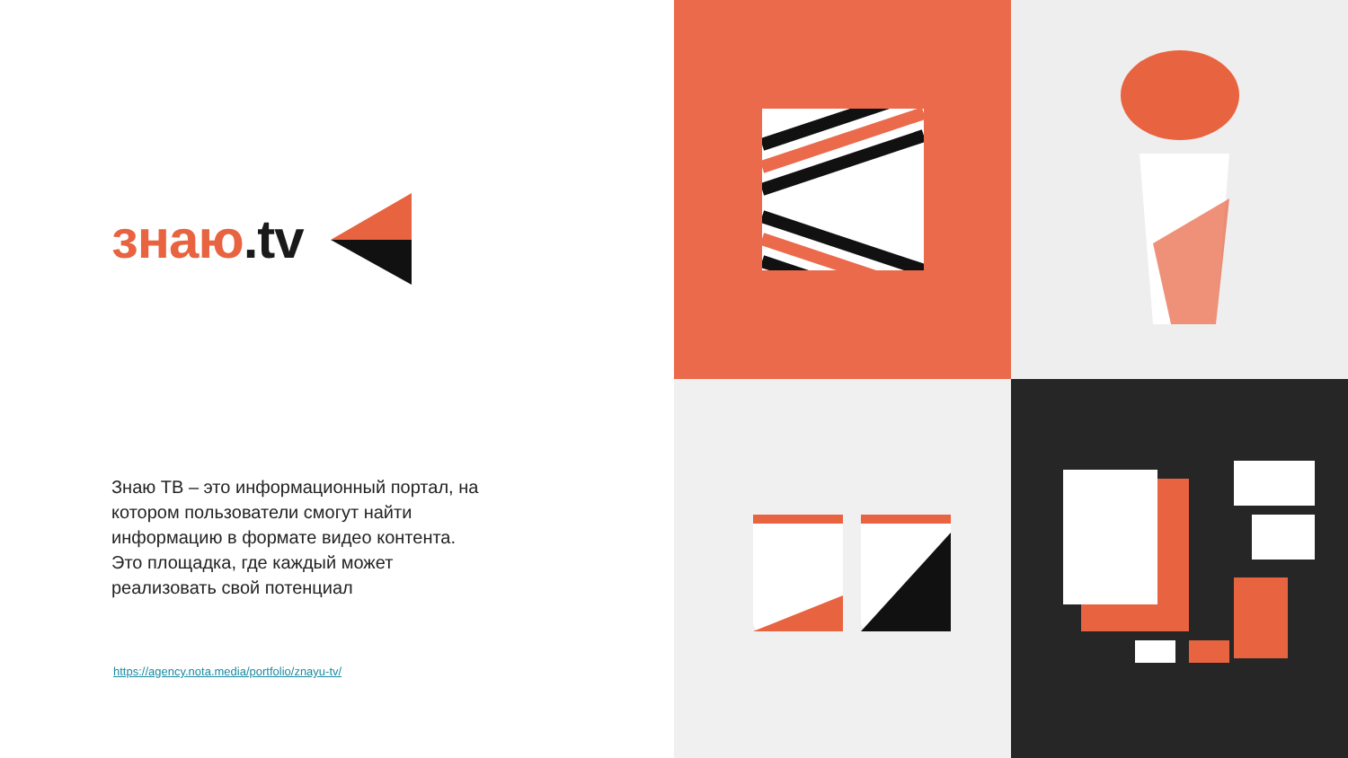знаю.tv
Знаю ТВ – это информационный портал, на котором пользователи смогут найти информацию в формате видео контента. Это площадка, где каждый может реализовать свой потенциал
https://agency.nota.media/portfolio/znayu-tv/